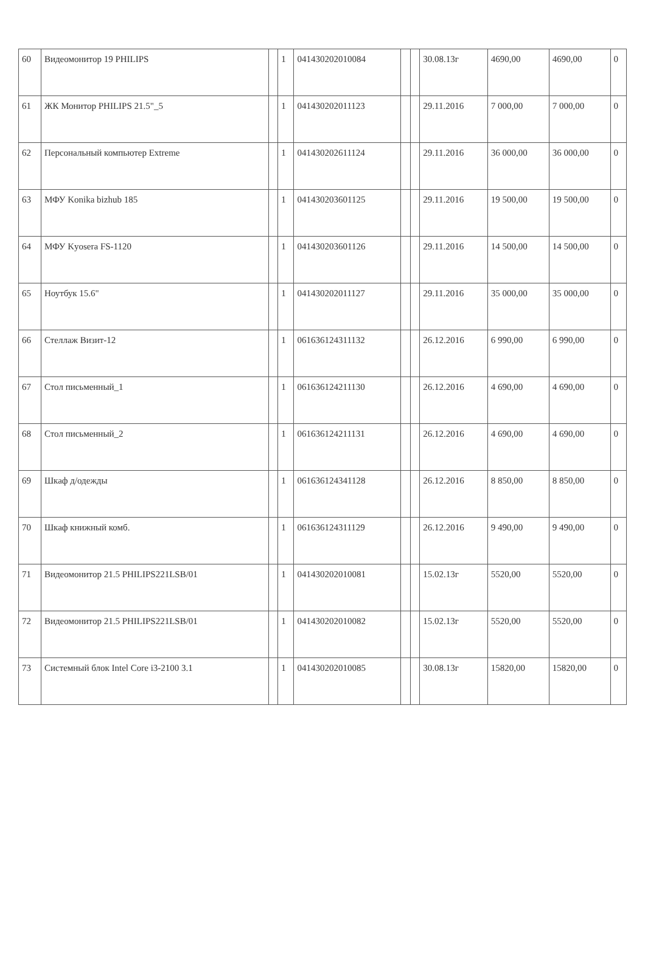| 60 | Видеомонитор 19 PHILIPS | | 1 | 041430202010084 | | | 30.08.13г | 4690,00 | 4690,00 | 0 |
| 61 | ЖК Монитор PHILIPS 21.5"_5 | | 1 | 041430202011123 | | | 29.11.2016 | 7 000,00 | 7 000,00 | 0 |
| 62 | Персональный компьютер Extreme | | 1 | 041430202611124 | | | 29.11.2016 | 36 000,00 | 36 000,00 | 0 |
| 63 | МФУ Konika bizhub 185 | | 1 | 041430203601125 | | | 29.11.2016 | 19 500,00 | 19 500,00 | 0 |
| 64 | МФУ Kyosera FS-1120 | | 1 | 041430203601126 | | | 29.11.2016 | 14 500,00 | 14 500,00 | 0 |
| 65 | Ноутбук 15.6" | | 1 | 041430202011127 | | | 29.11.2016 | 35 000,00 | 35 000,00 | 0 |
| 66 | Стеллаж Визит-12 | | 1 | 061636124311132 | | | 26.12.2016 | 6 990,00 | 6 990,00 | 0 |
| 67 | Стол письменный_1 | | 1 | 061636124211130 | | | 26.12.2016 | 4 690,00 | 4 690,00 | 0 |
| 68 | Стол письменный_2 | | 1 | 061636124211131 | | | 26.12.2016 | 4 690,00 | 4 690,00 | 0 |
| 69 | Шкаф д/одежды | | 1 | 061636124341128 | | | 26.12.2016 | 8 850,00 | 8 850,00 | 0 |
| 70 | Шкаф книжный комб. | | 1 | 061636124311129 | | | 26.12.2016 | 9 490,00 | 9 490,00 | 0 |
| 71 | Видеомонитор 21.5 PHILIPS221LSB/01 | | 1 | 041430202010081 | | | 15.02.13г | 5520,00 | 5520,00 | 0 |
| 72 | Видеомонитор 21.5 PHILIPS221LSB/01 | | 1 | 041430202010082 | | | 15.02.13г | 5520,00 | 5520,00 | 0 |
| 73 | Системный блок Intel Core i3-2100 3.1 | | 1 | 041430202010085 | | | 30.08.13г | 15820,00 | 15820,00 | 0 |